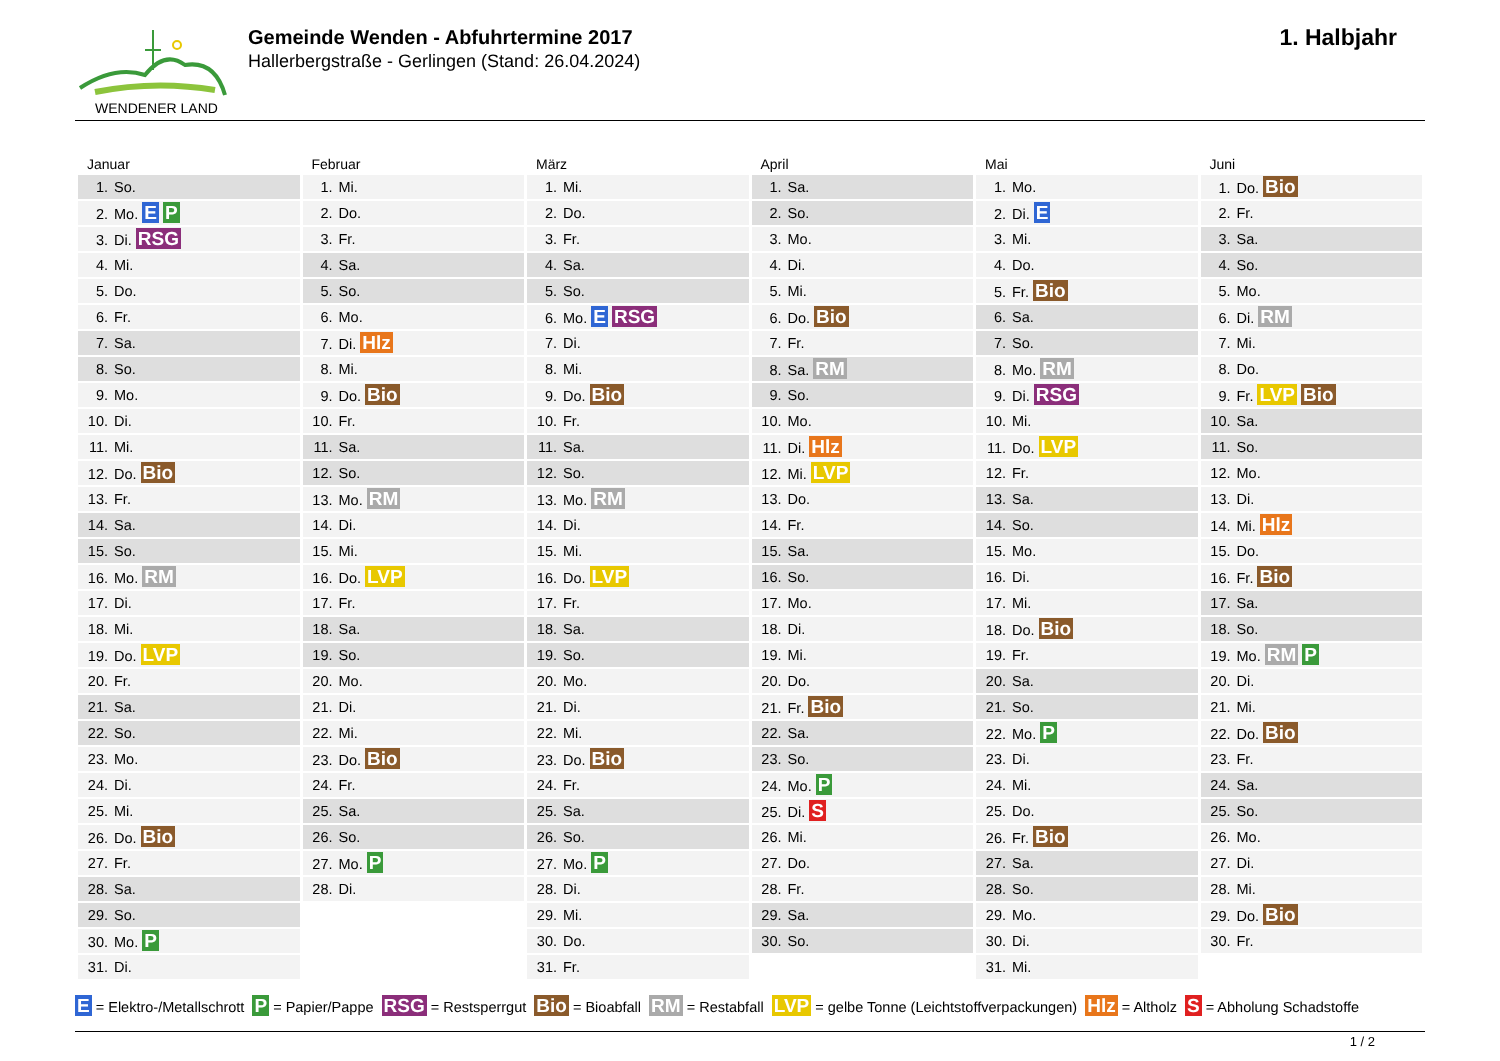WENDENER LAND
Gemeinde Wenden - Abfuhrtermine 2017
Hallerbergstraße - Gerlingen (Stand: 26.04.2024)
1. Halbjahr
| Januar | Februar | März | April | Mai | Juni |
| --- | --- | --- | --- | --- | --- |
| 1. So. | 1. Mi. | 1. Mi. | 1. Sa. | 1. Mo. | 1. Do. Bio |
| 2. Mo. E P | 2. Do. | 2. Do. | 2. So. | 2. Di. E | 2. Fr. |
| 3. Di. RSG | 3. Fr. | 3. Fr. | 3. Mo. | 3. Mi. | 3. Sa. |
| 4. Mi. | 4. Sa. | 4. Sa. | 4. Di. | 4. Do. | 4. So. |
| 5. Do. | 5. So. | 5. So. | 5. Mi. | 5. Fr. Bio | 5. Mo. |
| 6. Fr. | 6. Mo. | 6. Mo. E RSG | 6. Do. Bio | 6. Sa. | 6. Di. RM |
| 7. Sa. | 7. Di. Hlz | 7. Di. | 7. Fr. | 7. So. | 7. Mi. |
| 8. So. | 8. Mi. | 8. Mi. | 8. Sa. RM | 8. Mo. RM | 8. Do. |
| 9. Mo. | 9. Do. Bio | 9. Do. Bio | 9. So. | 9. Di. RSG | 9. Fr. LVP Bio |
| 10. Di. | 10. Fr. | 10. Fr. | 10. Mo. | 10. Mi. | 10. Sa. |
| 11. Mi. | 11. Sa. | 11. Sa. | 11. Di. Hlz | 11. Do. LVP | 11. So. |
| 12. Do. Bio | 12. So. | 12. So. | 12. Mi. LVP | 12. Fr. | 12. Mo. |
| 13. Fr. | 13. Mo. RM | 13. Mo. RM | 13. Do. | 13. Sa. | 13. Di. |
| 14. Sa. | 14. Di. | 14. Di. | 14. Fr. | 14. So. | 14. Mi. Hlz |
| 15. So. | 15. Mi. | 15. Mi. | 15. Sa. | 15. Mo. | 15. Do. |
| 16. Mo. RM | 16. Do. LVP | 16. Do. LVP | 16. So. | 16. Di. | 16. Fr. Bio |
| 17. Di. | 17. Fr. | 17. Fr. | 17. Mo. | 17. Mi. | 17. Sa. |
| 18. Mi. | 18. Sa. | 18. Sa. | 18. Di. | 18. Do. Bio | 18. So. |
| 19. Do. LVP | 19. So. | 19. So. | 19. Mi. | 19. Fr. | 19. Mo. RM P |
| 20. Fr. | 20. Mo. | 20. Mo. | 20. Do. | 20. Sa. | 20. Di. |
| 21. Sa. | 21. Di. | 21. Di. | 21. Fr. Bio | 21. So. | 21. Mi. |
| 22. So. | 22. Mi. | 22. Mi. | 22. Sa. | 22. Mo. P | 22. Do. Bio |
| 23. Mo. | 23. Do. Bio | 23. Do. Bio | 23. So. | 23. Di. | 23. Fr. |
| 24. Di. | 24. Fr. | 24. Fr. | 24. Mo. P | 24. Mi. | 24. Sa. |
| 25. Mi. | 25. Sa. | 25. Sa. | 25. Di. S | 25. Do. | 25. So. |
| 26. Do. Bio | 26. So. | 26. So. | 26. Mi. | 26. Fr. Bio | 26. Mo. |
| 27. Fr. | 27. Mo. P | 27. Mo. P | 27. Do. | 27. Sa. | 27. Di. |
| 28. Sa. | 28. Di. | 28. Di. | 28. Fr. | 28. So. | 28. Mi. |
| 29. So. | | 29. Mi. | 29. Sa. | 29. Mo. | 29. Do. Bio |
| 30. Mo. P | | 30. Do. | 30. So. | 30. Di. | 30. Fr. |
| 31. Di. | | 31. Fr. | | 31. Mi. | |
E = Elektro-/Metallschrott P = Papier/Pappe RSG = Restsperrgut Bio = Bioabfall RM = Restabfall LVP = gelbe Tonne (Leichtstoffverpackungen) Hlz = Altholz S = Abholung Schadstoffe
1 / 2